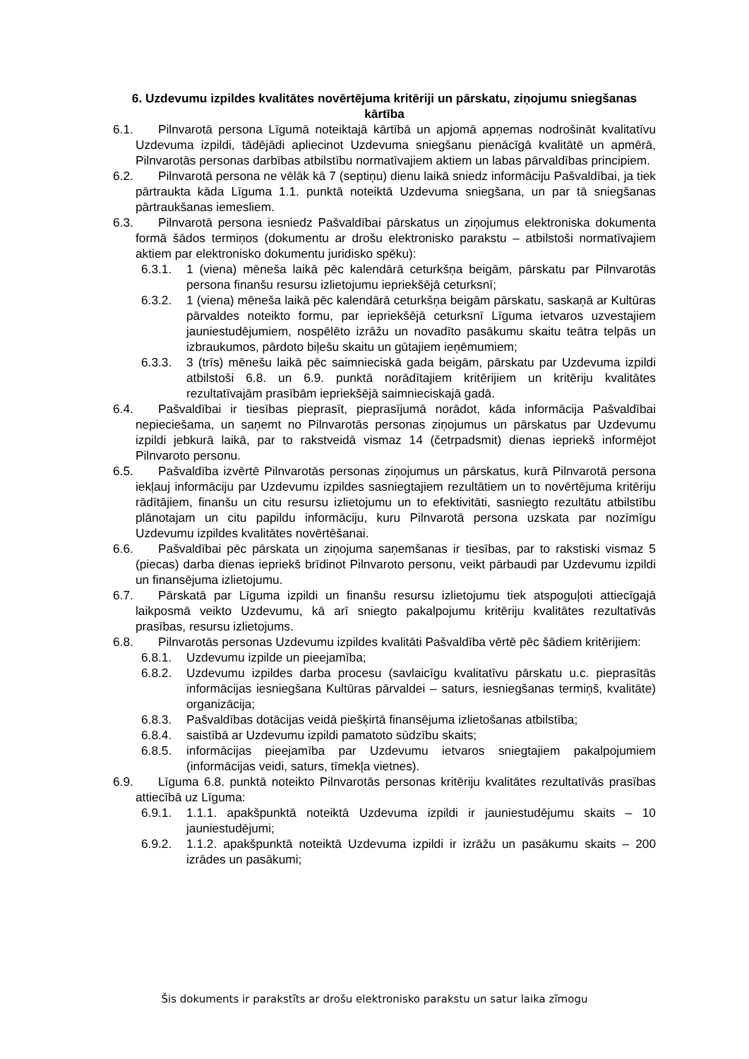6. Uzdevumu izpildes kvalitātes novērtējuma kritēriji un pārskatu, ziņojumu sniegšanas kārtība
6.1. Pilnvarotā persona Līgumā noteiktajā kārtībā un apjomā apņemas nodrošināt kvalitatīvu Uzdevuma izpildi, tādējādi apliecinot Uzdevuma sniegšanu pienācīgā kvalitātē un apmērā, Pilnvarotās personas darbības atbilstību normatīvajiem aktiem un labas pārvaldības principiem.
6.2. Pilnvarotā persona ne vēlāk kā 7 (septiņu) dienu laikā sniedz informāciju Pašvaldībai, ja tiek pārtraukta kāda Līguma 1.1. punktā noteiktā Uzdevuma sniegšana, un par tā sniegšanas pārtraukšanas iemesliem.
6.3. Pilnvarotā persona iesniedz Pašvaldībai pārskatus un ziņojumus elektroniska dokumenta formā šādos termiņos (dokumentu ar drošu elektronisko parakstu – atbilstoši normatīvajiem aktiem par elektronisko dokumentu juridisko spēku):
6.3.1. 1 (viena) mēneša laikā pēc kalendārā ceturkšņa beigām, pārskatu par Pilnvarotās persona finanšu resursu izlietojumu iepriekšējā ceturksnī;
6.3.2. 1 (viena) mēneša laikā pēc kalendārā ceturkšņa beigām pārskatu, saskaņā ar Kultūras pārvaldes noteikto formu, par iepriekšējā ceturksnī Līguma ietvaros uzvestajiem jauniestudējumiem, nospēlēto izrāžu un novadīto pasākumu skaitu teātra telpās un izbraukumos, pārdoto biļešu skaitu un gūtajiem ieņēmumiem;
6.3.3. 3 (trīs) mēnešu laikā pēc saimnieciskā gada beigām, pārskatu par Uzdevuma izpildi atbilstoši 6.8. un 6.9. punktā norādītajiem kritērijiem un kritēriju kvalitātes rezultatīvajām prasībām iepriekšējā saimnieciskajā gadā.
6.4. Pašvaldībai ir tiesības pieprasīt, pieprasījumā norādot, kāda informācija Pašvaldībai nepieciešama, un saņemt no Pilnvarotās personas ziņojumus un pārskatus par Uzdevumu izpildi jebkurā laikā, par to rakstveidā vismaz 14 (četrpadsmit) dienas iepriekš informējot Pilnvaroto personu.
6.5. Pašvaldība izvērtē Pilnvarotās personas ziņojumus un pārskatus, kurā Pilnvarotā persona iekļauj informāciju par Uzdevumu izpildes sasniegtajiem rezultātiem un to novērtējuma kritēriju rādītājiem, finanšu un citu resursu izlietojumu un to efektivitāti, sasniegto rezultātu atbilstību plānotajam un citu papildu informāciju, kuru Pilnvarotā persona uzskata par nozīmīgu Uzdevumu izpildes kvalitātes novērtēšanai.
6.6. Pašvaldībai pēc pārskata un ziņojuma saņemšanas ir tiesības, par to rakstiski vismaz 5 (piecas) darba dienas iepriekš brīdinot Pilnvaroto personu, veikt pārbaudi par Uzdevumu izpildi un finansējuma izlietojumu.
6.7. Pārskatā par Līguma izpildi un finanšu resursu izlietojumu tiek atspoguļoti attiecīgajā laikposmā veikto Uzdevumu, kā arī sniegto pakalpojumu kritēriju kvalitātes rezultatīvās prasības, resursu izlietojums.
6.8. Pilnvarotās personas Uzdevumu izpildes kvalitāti Pašvaldība vērtē pēc šādiem kritērijiem:
6.8.1. Uzdevumu izpilde un pieejamība;
6.8.2. Uzdevumu izpildes darba procesu (savlaicīgu kvalitatīvu pārskatu u.c. pieprasītās informācijas iesniegšana Kultūras pārvaldei – saturs, iesniegšanas termiņš, kvalitāte) organizācija;
6.8.3. Pašvaldības dotācijas veidā piešķirtā finansējuma izlietošanas atbilstība;
6.8.4. saistībā ar Uzdevumu izpildi pamatoto sūdzību skaits;
6.8.5. informācijas pieejamība par Uzdevumu ietvaros sniegtajiem pakalpojumiem (informācijas veidi, saturs, tīmekļa vietnes).
6.9. Līguma 6.8. punktā noteikto Pilnvarotās personas kritēriju kvalitātes rezultatīvās prasības attiecībā uz Līguma:
6.9.1. 1.1.1. apakšpunktā noteiktā Uzdevuma izpildi ir jauniestudējumu skaits – 10 jauniestudējumi;
6.9.2. 1.1.2. apakšpunktā noteiktā Uzdevuma izpildi ir izrāžu un pasākumu skaits – 200 izrādes un pasākumi;
Šis dokuments ir parakstīts ar drošu elektronisko parakstu un satur laika zīmogu